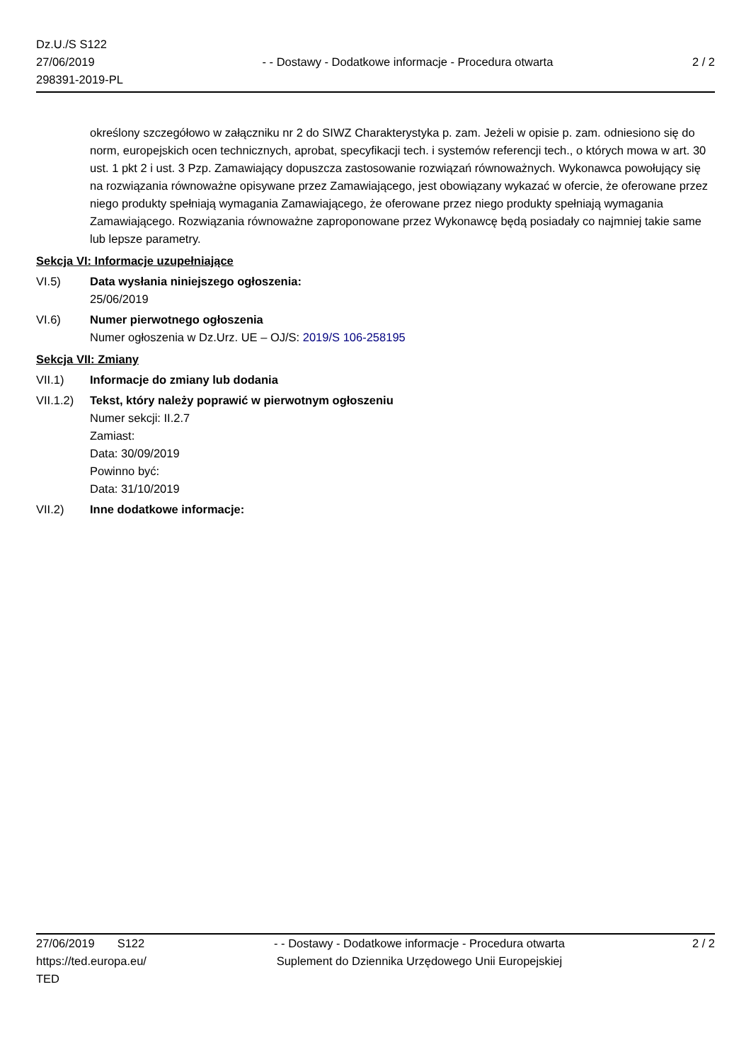Dz.U./S S122
27/06/2019
298391-2019-PL
- - Dostawy - Dodatkowe informacje - Procedura otwarta
2 / 2
określony szczegółowo w załączniku nr 2 do SIWZ Charakterystyka p. zam. Jeżeli w opisie p. zam. odniesiono się do norm, europejskich ocen technicznych, aprobat, specyfikacji tech. i systemów referencji tech., o których mowa w art. 30 ust. 1 pkt 2 i ust. 3 Pzp. Zamawiający dopuszcza zastosowanie rozwiązań równoważnych. Wykonawca powołujący się na rozwiązania równoważne opisywane przez Zamawiającego, jest obowiązany wykazać w ofercie, że oferowane przez niego produkty spełniają wymagania Zamawiającego, że oferowane przez niego produkty spełniają wymagania Zamawiającego. Rozwiązania równoważne zaproponowane przez Wykonawcę będą posiadały co najmniej takie same lub lepsze parametry.
Sekcja VI: Informacje uzupełniające
VI.5) Data wysłania niniejszego ogłoszenia:
25/06/2019
VI.6) Numer pierwotnego ogłoszenia
Numer ogłoszenia w Dz.Urz. UE – OJ/S: 2019/S 106-258195
Sekcja VII: Zmiany
VII.1) Informacje do zmiany lub dodania
VII.1.2)
Tekst, który należy poprawić w pierwotnym ogłoszeniu
Numer sekcji: II.2.7
Zamiast:
Data: 30/09/2019
Powinno być:
Data: 31/10/2019
VII.2) Inne dodatkowe informacje:
27/06/2019 S122
https://ted.europa.eu/
TED
- - Dostawy - Dodatkowe informacje - Procedura otwarta
Suplement do Dziennika Urzędowego Unii Europejskiej
2 / 2